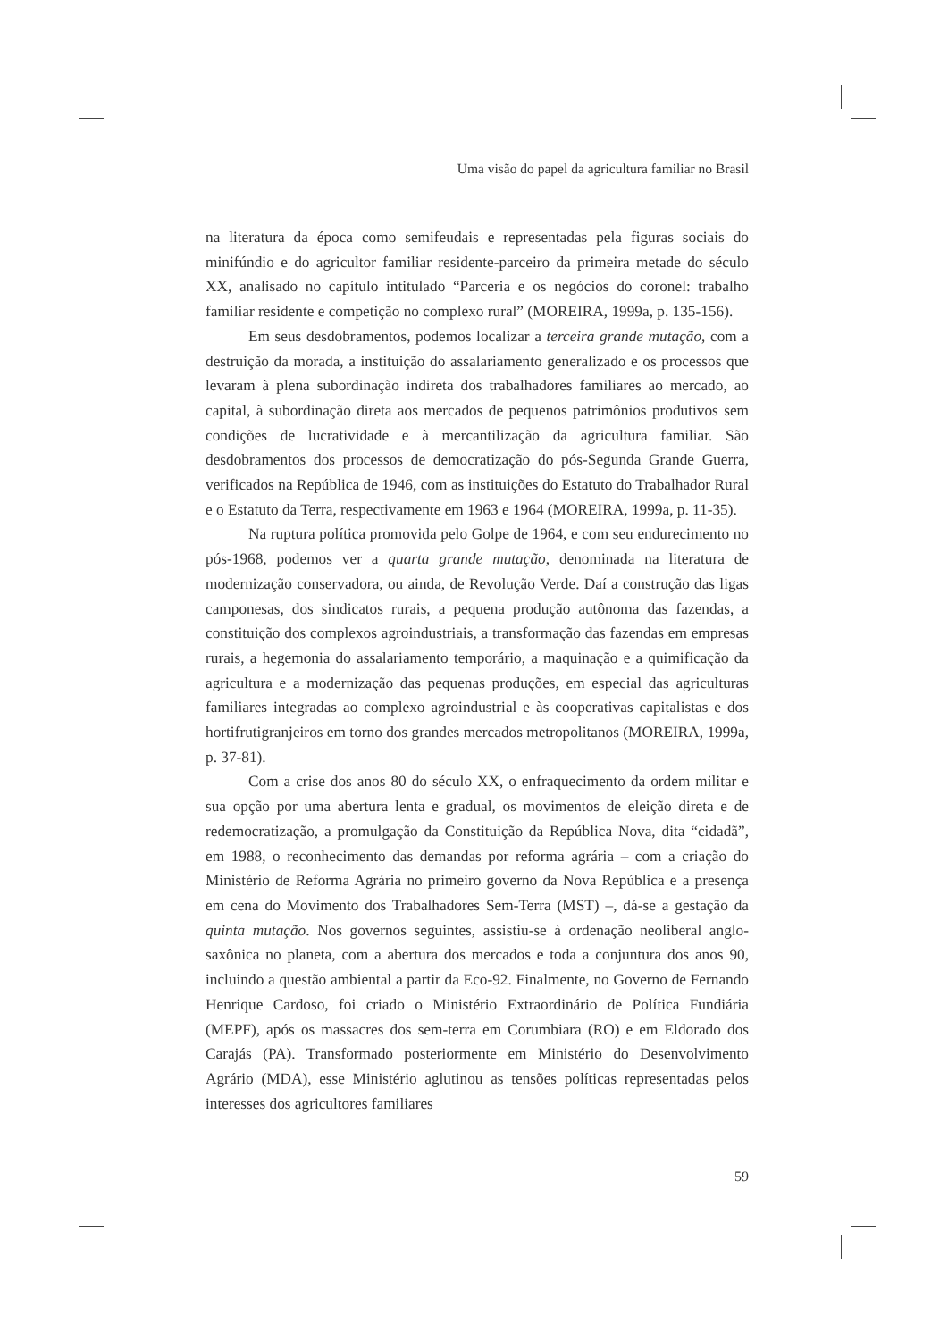Uma visão do papel da agricultura familiar no Brasil
na literatura da época como semifeudais e representadas pela figuras sociais do minifúndio e do agricultor familiar residente-parceiro da primeira metade do século XX, analisado no capítulo intitulado “Parceria e os negócios do coronel: trabalho familiar residente e competição no complexo rural” (MOREIRA, 1999a, p. 135-156).
Em seus desdobramentos, podemos localizar a terceira grande mutação, com a destruição da morada, a instituição do assalariamento generalizado e os processos que levaram à plena subordinação indireta dos trabalhadores familiares ao mercado, ao capital, à subordinação direta aos mercados de pequenos patrimônios produtivos sem condições de lucratividade e à mercantilização da agricultura familiar. São desdobramentos dos processos de democratização do pós-Segunda Grande Guerra, verificados na República de 1946, com as instituições do Estatuto do Trabalhador Rural e o Estatuto da Terra, respectivamente em 1963 e 1964 (MOREIRA, 1999a, p. 11-35).
Na ruptura política promovida pelo Golpe de 1964, e com seu endurecimento no pós-1968, podemos ver a quarta grande mutação, denominada na literatura de modernização conservadora, ou ainda, de Revolução Verde. Daí a construção das ligas camponesas, dos sindicatos rurais, a pequena produção autônoma das fazendas, a constituição dos complexos agroindustriais, a transformação das fazendas em empresas rurais, a hegemonia do assalariamento temporário, a maquinação e a quimificação da agricultura e a modernização das pequenas produções, em especial das agriculturas familiares integradas ao complexo agroindustrial e às cooperativas capitalistas e dos hortifrutigranjeiros em torno dos grandes mercados metropolitanos (MOREIRA, 1999a, p. 37-81).
Com a crise dos anos 80 do século XX, o enfraquecimento da ordem militar e sua opção por uma abertura lenta e gradual, os movimentos de eleição direta e de redemocratização, a promulgação da Constituição da República Nova, dita “cidadã”, em 1988, o reconhecimento das demandas por reforma agrária – com a criação do Ministério de Reforma Agrária no primeiro governo da Nova República e a presença em cena do Movimento dos Trabalhadores Sem-Terra (MST) –, dá-se a gestação da quinta mutação. Nos governos seguintes, assistiu-se à ordenação neoliberal anglo-saxônica no planeta, com a abertura dos mercados e toda a conjuntura dos anos 90, incluindo a questão ambiental a partir da Eco-92. Finalmente, no Governo de Fernando Henrique Cardoso, foi criado o Ministério Extraordinário de Política Fundiária (MEPF), após os massacres dos sem-terra em Corumbiara (RO) e em Eldorado dos Carajás (PA). Transformado posteriormente em Ministério do Desenvolvimento Agrário (MDA), esse Ministério aglutinou as tensões políticas representadas pelos interesses dos agricultores familiares
59